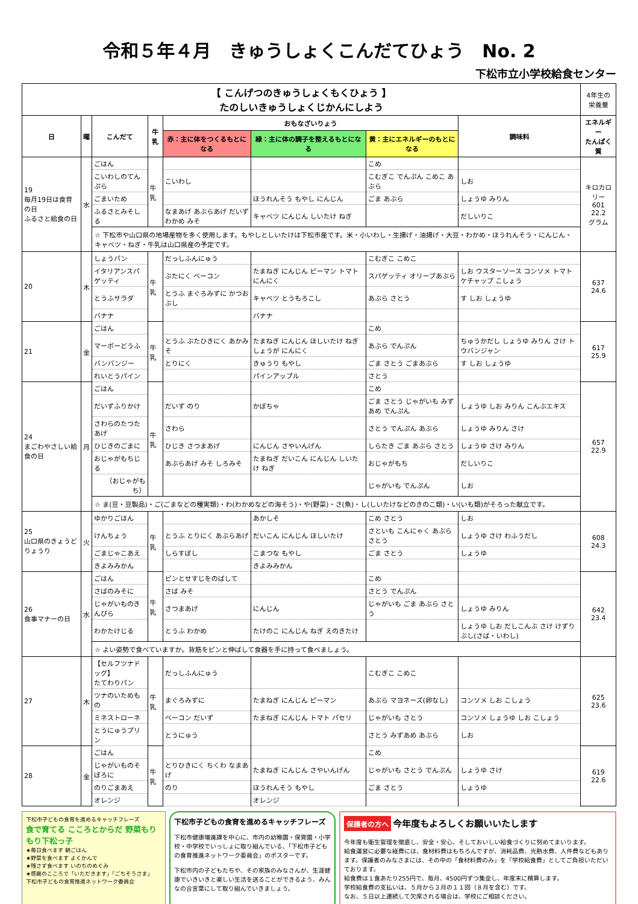令和５年４月　きゅうしょくこんだてひょう　No. 2
下松市立小学校給食センター
| 【 こんげつのきゅうしょくもくひょう 】 たのしいきゅうしょくじかんにしよう | | | | | | | | 4年生の 栄養量 |
| 日 | 曜 | こんだて | 牛乳 | おもなざいりょう | | | 調味料 | エネルギー たんぱく質 |
| | | | | 赤：主に体をつくるもとになる | 緑：主に体の調子を整えるもとになる | 黄：主にエネルギーのもとになる | | |
| 19 毎月19日は食育の日 ふるさと給食の日 | 水 | ごはん | 牛乳 | | | こめ | | キロカロリー 601 22.2 グラム |
| | | こいわしのてんぷら | | こいわし | | こむぎこ でんぷん こめこ あぶら | しお | |
| | | ごまいため | | | ほうれんそう もやし にんじん | ごま あぶら | しょうゆ みりん | |
| | | ふるさとみそしる | | なまあげ あぶらあげ だいず わかめ みそ | キャベツ にんじん しいたけ ねぎ | | だしいりこ | |
| | | ☆ 下松市や山口県の地場産物を多く使用します。もやしとしいたけは下松市産です。米・小いわし・生揚げ・油揚げ・大豆・わかめ・ほうれんそう・にんじん・キャベツ・ねぎ・牛乳は山口県産の予定です。 | | | | | | |
| 20 | 木 | しょうパン | 牛乳 | だっしふんにゅう | | こむぎこ こめこ | | 637 24.6 |
| | | イタリアンスパゲッティ | | ぶたにく ベーコン | たまねぎ にんじん ピーマン トマト にんにく | スパゲッティ オリーブあぶら | しお ウスターソース コンソメ トマトケチャップ こしょう | |
| | | とうふサラダ | | とうふ まぐろみずに かつおぶし | キャベツ とうもろこし | あぶら さとう | す しお しょうゆ | |
| | | バナナ | | | バナナ | | | |
| 21 | 金 | ごはん | 牛乳 | | | こめ | | 617 25.9 |
| | | マーボーどうふ | | とうふ ぶたひきにく あかみそ | たまねぎ にんじん ほしいたけ ねぎ しょうが にんにく | あぶら でんぷん | ちゅうかだし しょうゆ みりん さけ トウバンジャン | |
| | | バンバンジー | | とりにく | きゅうり もやし | ごま さとう ごまあぶら | す しお しょうゆ | |
| | | れいとうパイン | | | パインアップル | さとう | | |
| 24 まごわやさしい給食の日 | 月 | ごはん | 牛乳 | | | こめ | | 657 22.9 |
| | | だいずふりかけ | | だいず のり | かぼちゃ | ごま さとう じゃがいも みずあめ でんぷん | しょうゆ しお みりん こんぶエキス | |
| | | さわらのたつたあげ | | さわら | | さとう でんぷん あぶら | しょうゆ みりん さけ | |
| | | ひじきのごまに | | ひじき さつまあげ | にんじん さやいんげん | しらたき ごま あぶら さとう | しょうゆ さけ みりん | |
| | | おじゃがもちじる | | あぶらあげ みそ しろみそ | たまねぎ だいこん にんじん しいたけ ねぎ | おじゃがもち | だしいりこ | |
| | | （おじゃがもち） | | | | じゃがいも でんぷん | しお | |
| | | ☆ ま(豆・豆製品)・ご(ごまなどの種実類)・わ(わかめなどの海そう)・や(野菜)・さ(魚)・し(しいたけなどのきのこ類)・い(いも類)がそろった献立です。 | | | | | | |
| 25 山口県のきょうどりょうり | 火 | ゆかりごはん | 牛乳 | | あかしそ | こめ さとう | しお | 608 24.3 |
| | | けんちょう | | とうふ とりにく あぶらあげ | だいこん にんじん ほしいたけ | さといも こんにゃく あぶら さとう | しょうゆ さけ わふうだし | |
| | | ごまじゃこあえ | | しらすぼし | こまつな もやし | ごま さとう | しょうゆ | |
| | | きよみみかん | | | きよみみかん | | | |
| 26 食事マナーの日 | 水 | ごはん | 牛乳 | ピンとせすじをのばして | | こめ | | 642 23.4 |
| | | さばのみそに | | さば みそ | | さとう でんぷん | | |
| | | じゃがいものきんぴら | | さつまあげ | にんじん | じゃがいも ごま あぶら さとう | しょうゆ みりん | |
| | | わかたけじる | | とうふ わかめ | たけのこ にんじん ねぎ えのきたけ | | しょうゆ しお だしこんぶ さけ けずりぶし(さば・いわし) | |
| | | ☆ よい姿勢で食べていますか。背筋をピンと伸ばして食器を手に持って食べましょう。 | | | | | | |
| 27 | 木 | 【セルフツナドッグ】 たてわりパン | 牛乳 | だっしふんにゅう | | こむぎこ こめこ | | 625 23.6 |
| | | ツナのいためもの | | まぐろみずに | たまねぎ にんじん ピーマン | あぶら マヨネーズ(卵なし) | コンソメ しお こしょう | |
| | | ミネストローネ | | ベーコン だいず | たまねぎ にんじん トマト パセリ | じゃがいも さとう | コンソメ しょうゆ しお こしょう | |
| | | とうにゅうプリン | | とうにゅう | | さとう みずあめ あぶら | しお | |
| 28 | 金 | ごはん | 牛乳 | | | こめ | | 619 22.6 |
| | | じゃがいものそぼろに | | とりひきにく ちくわ なまあげ | たまねぎ にんじん さやいんげん | じゃがいも さとう でんぷん | しょうゆ さけ | |
| | | のりごまあえ | | のり | ほうれんそう もやし | ごま さとう | しょうゆ | |
| | | オレンジ | | | オレンジ | | | |
下松市子どもの食育を進めるキャッチフレーズ
食で育てる こころとからだ 野菜もりもり下松っ子
★毎日食べます 朝ごはん
★野菜を食べます よくかんで
★残さず食べます いのちのめぐみ
★感謝のこころで「いただきます」「ごちそうさま」
下松市子どもの食育推進ネットワーク委員会
下松市子どもの食育を進めるキャッチフレーズ
下松市健康増進課を中心に、市内の幼稚園・保育園・小学校・中学校でいっしょに取り組んでいる、「下松市子どもの食育推進ネットワーク委員会」のポスターです。
下松市内の子どもたちや、その家族のみなさんが、生涯健康でいきいきと楽しい生活を送ることができるよう、みんなの合言葉にして取り組んでいきましょう。
保護者の方へ
今年度もよろしくお願いいたします
今年度も衛生管理を徹底し、安全・安心、そしておいしい給食づくりに努めてまいります。
給食運営に必要な経費には、食材料費はもちろんですが、消耗品費、光熱水費、人件費などもあります。保護者のみなさまには、その中の「食材料費のみ」を「学校給食費」としてご負担いただいております。
給食費は１食あたり255円で、毎月、4500円ずつ集金し、年度末に精算します。
学校給食費の支払いは、５月から３月の１１回（８月を含む）です。
なお、５日以上連続して欠席される場合は、学校にご相談ください。